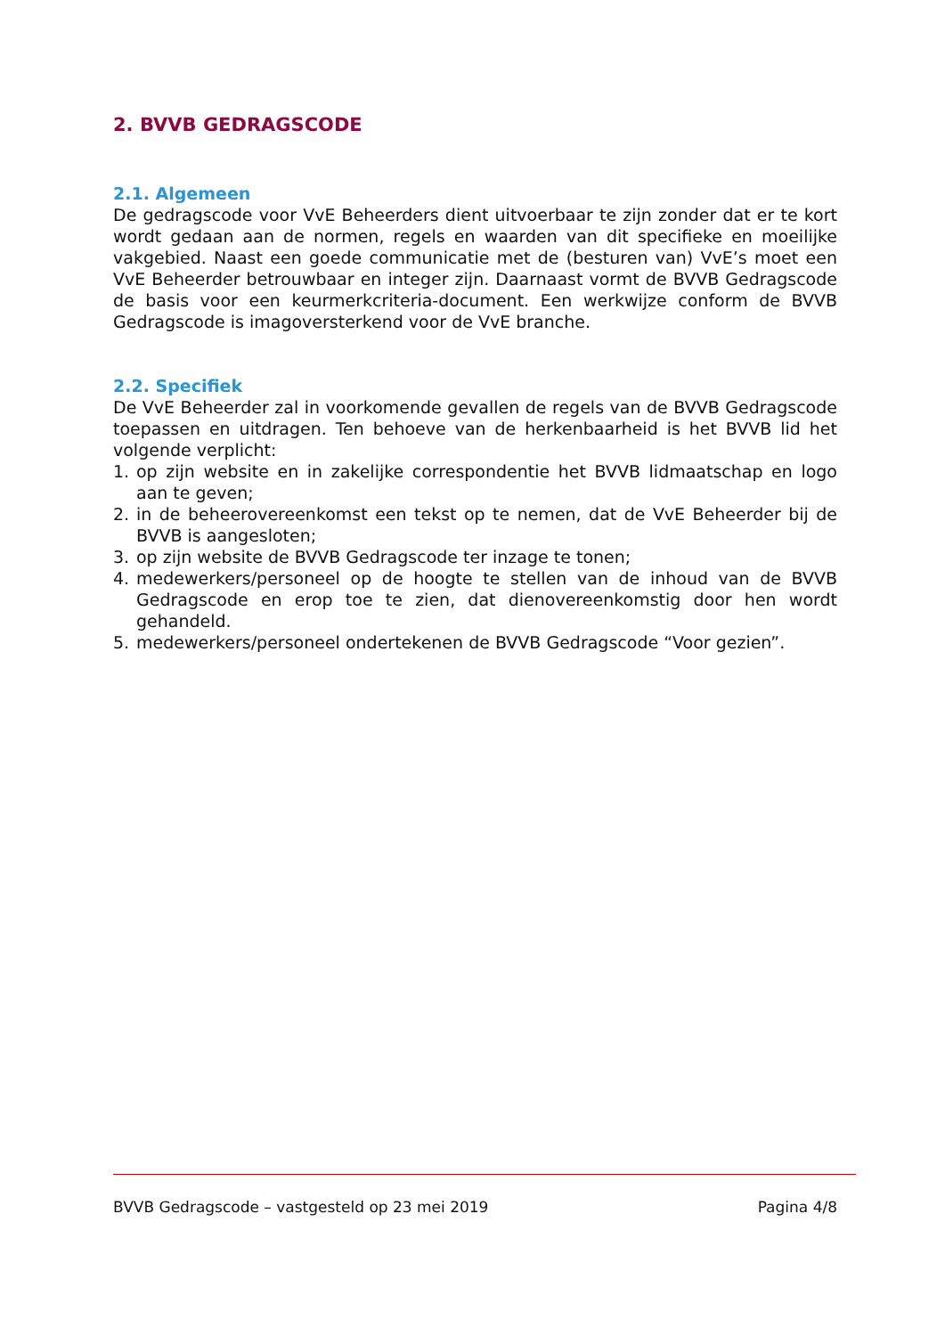2. BVVB GEDRAGSCODE
2.1. Algemeen
De gedragscode voor VvE Beheerders dient uitvoerbaar te zijn zonder dat er te kort wordt gedaan aan de normen, regels en waarden van dit specifieke en moeilijke vakgebied. Naast een goede communicatie met de (besturen van) VvE’s moet een VvE Beheerder betrouwbaar en integer zijn. Daarnaast vormt de BVVB Gedragscode de basis voor een keurmerkcriteria-document. Een werkwijze conform de BVVB Gedragscode is imagoversterkend voor de VvE branche.
2.2. Specifiek
De VvE Beheerder zal in voorkomende gevallen de regels van de BVVB Gedragscode toepassen en uitdragen. Ten behoeve van de herkenbaarheid is het BVVB lid het volgende verplicht:
1. op zijn website en in zakelijke correspondentie het BVVB lidmaatschap en logo aan te geven;
2. in de beheerovereenkomst een tekst op te nemen, dat de VvE Beheerder bij de BVVB is aangesloten;
3. op zijn website de BVVB Gedragscode ter inzage te tonen;
4. medewerkers/personeel op de hoogte te stellen van de inhoud van de BVVB Gedragscode en erop toe te zien, dat dienovereenkomstig door hen wordt gehandeld.
5. medewerkers/personeel ondertekenen de BVVB Gedragscode “Voor gezien”.
BVVB Gedragscode – vastgesteld op 23 mei 2019 Pagina 4/8